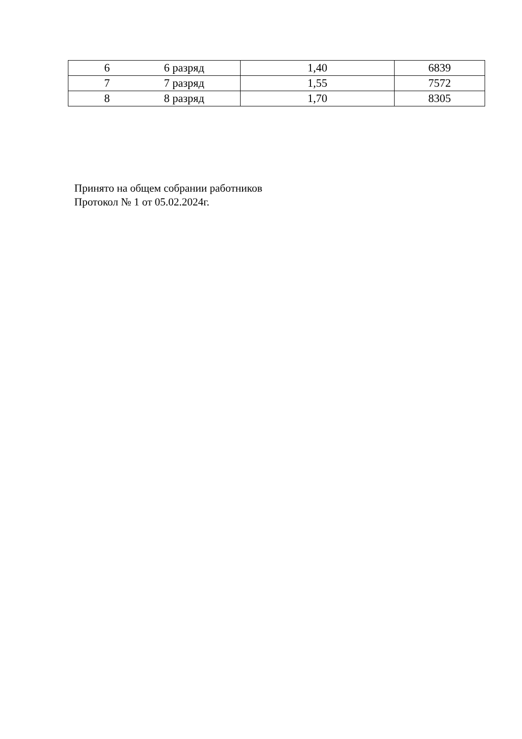| 6 6 разряд | 1,40 | 6839 |
| 7 7 разряд | 1,55 | 7572 |
| 8 8 разряд | 1,70 | 8305 |
Принято на общем собрании работников
Протокол № 1 от 05.02.2024г.